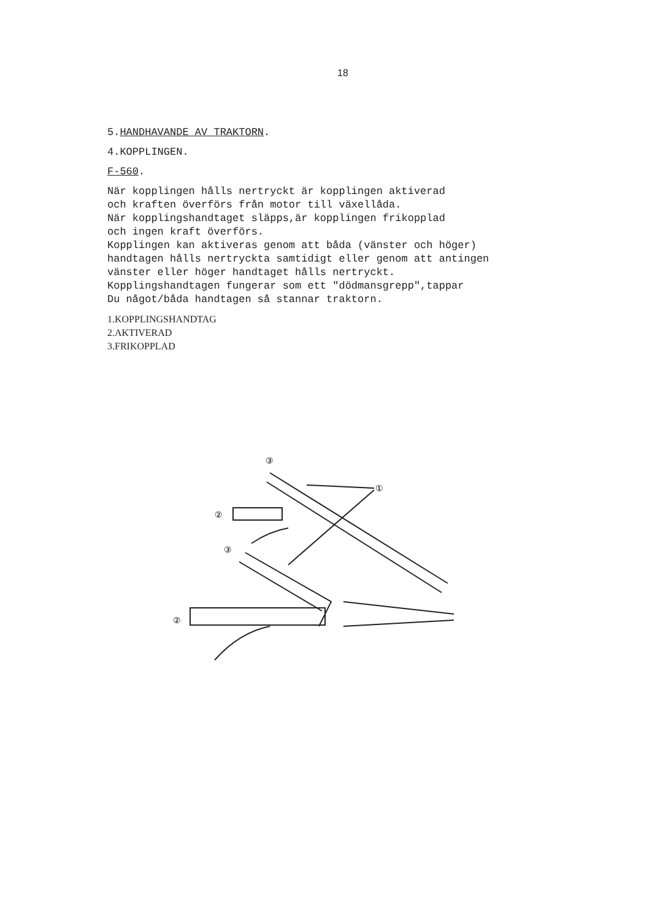18
5.HANDHAVANDE AV TRAKTORN.
4.KOPPLINGEN.
F-560.
När kopplingen hålls nertryckt är kopplingen aktiverad
och kraften överförs från motor till växellåda.
När kopplingshandtaget släpps,är kopplingen frikopplad
och ingen kraft överförs.
Kopplingen kan aktiveras genom att båda (vänster och höger)
handtagen hålls nertryckta samtidigt eller genom att antingen
vänster eller höger handtaget hålls nertryckt.
Kopplingshandtagen fungerar som ett "dödmansgrepp",tappar
Du något/båda handtagen så stannar traktorn.
1.KOPPLINGSHANDTAG
2.AKTIVERAD
3.FRIKOPPLAD
③
①
②
③
②